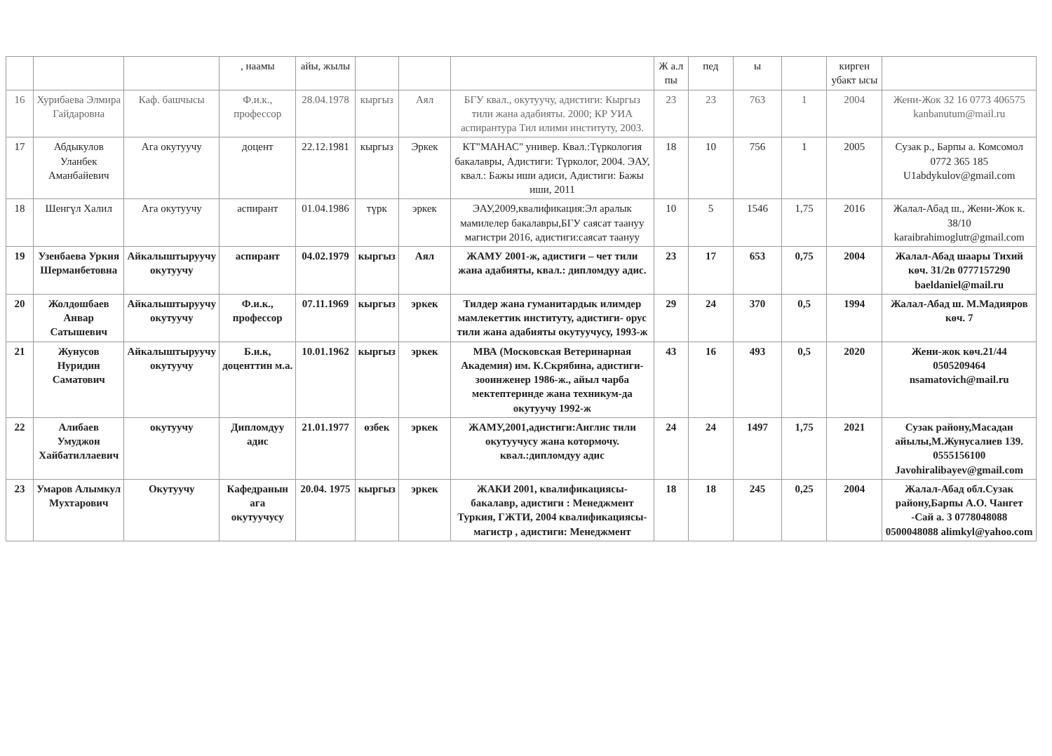| | | | , наамы | айы, жылы | | | | Ж а.л пы | пед | ы | | кирген убакт ысы | |
| --- | --- | --- | --- | --- | --- | --- | --- | --- | --- | --- | --- | --- | --- |
| 16 | Хурибаева Элмира Гайдаровна | Каф. башчысы | Ф.и.к., профессор | 28.04.1978 | кыргыз | Аял | БГУ квал., окутуучу, адистиги: Кыргыз тили жана адабияты. 2000; КР УИА аспирантура Тил илими институту, 2003. | 23 | 23 | 763 | 1 | 2004 | Жени-Жок 32 16 0773 406575 kanbanutum@mail.ru |
| 17 | Абдыкулов Уланбек Аманбайевич | Ага окутуучу | доцент | 22.12.1981 | кыргыз | Эркек | КТ"МАНАС" универ. Квал.:Түркология бакалавры, Адистиги: Түрколог, 2004. ЭАУ, квал.: Бажы иши адиси, Адистиги: Бажы иши, 2011 | 18 | 10 | 756 | 1 | 2005 | Сузак р., Барпы а. Комсомол 0772 365 185 U1abdykulov@gmail.com |
| 18 | Шенгүл Халил | Ага окутуучу | аспирант | 01.04.1986 | түрк | эркек | ЭАУ,2009,квалификация:Эл аралык мамилелер бакалавры,БГУ саясат таануу магистри 2016, адистиги:саясат таануу | 10 | 5 | 1546 | 1,75 | 2016 | Жалал-Абад ш., Жени-Жок к. 38/10 karaibrahimoglutr@gmail.com |
| 19 | Узенбаева Уркия Шерманбетовна | Айкалыштыруучу окутуучу | аспирант | 04.02.1979 | кыргыз | Аял | ЖАМУ 2001-ж, адистиги – чет тили жана адабияты, квал.: дипломдуу адис. | 23 | 17 | 653 | 0,75 | 2004 | Жалал-Абад шаары Тихий көч. 31/2в 0777157290 baeldaniel@mail.ru |
| 20 | Жолдошбаев Анвар Сатышевич | Айкалыштыруучу окутуучу | Ф.и.к., профессор | 07.11.1969 | кыргыз | эркек | Тилдер жана гуманитардык илимдер мамлекеттик институту, адистиги- орус тили жана адабияты окутуучусу, 1993-ж | 29 | 24 | 370 | 0,5 | 1994 | Жалал-Абад ш. М.Мадияров көч. 7 |
| 21 | Жунусов Нуридин Саматович | Айкалыштыруучу окутуучу | Б.и.к, доценттин м.а. | 10.01.1962 | кыргыз | эркек | МВА (Московская Ветеринарная Академия) им. К.Скрябина, адистиги- зооинженер 1986-ж., айыл чарба мектептеринде жана техникум-да окутуучу 1992-ж | 43 | 16 | 493 | 0,5 | 2020 | Жени-жок көч.21/44 0505209464 nsamatovich@mail.ru |
| 22 | Алибаев Умуджон Хайбатиллаевич | окутуучу | Дипломдуу адис | 21.01.1977 | өзбек | эркек | ЖАМУ,2001,адистиги:Англис тили окутуучусу жана котормочу. квал.:дипломдуу адис | 24 | 24 | 1497 | 1,75 | 2021 | Сузак району,Масадан айылы,М.Жунусалиев 139. 0555156100 Javohiralibayev@gmail.com |
| 23 | Умаров Алымкул Мухтарович | Окутуучу | Кафедранын ага окутуучусу | 20.04. 1975 | кыргыз | эркек | ЖАКИ 2001, квалификациясы-бакалавр, адистиги : Менеджмент Туркия, ГЖТИ, 2004 квалификациясы- магистр , адистиги: Менеджмент | 18 | 18 | 245 | 0,25 | 2004 | Жалал-Абад обл.Сузак району,Барпы А.О. Чангет -Сай а. 3 0778048088 0500048088 alimkyl@yahoo.com |